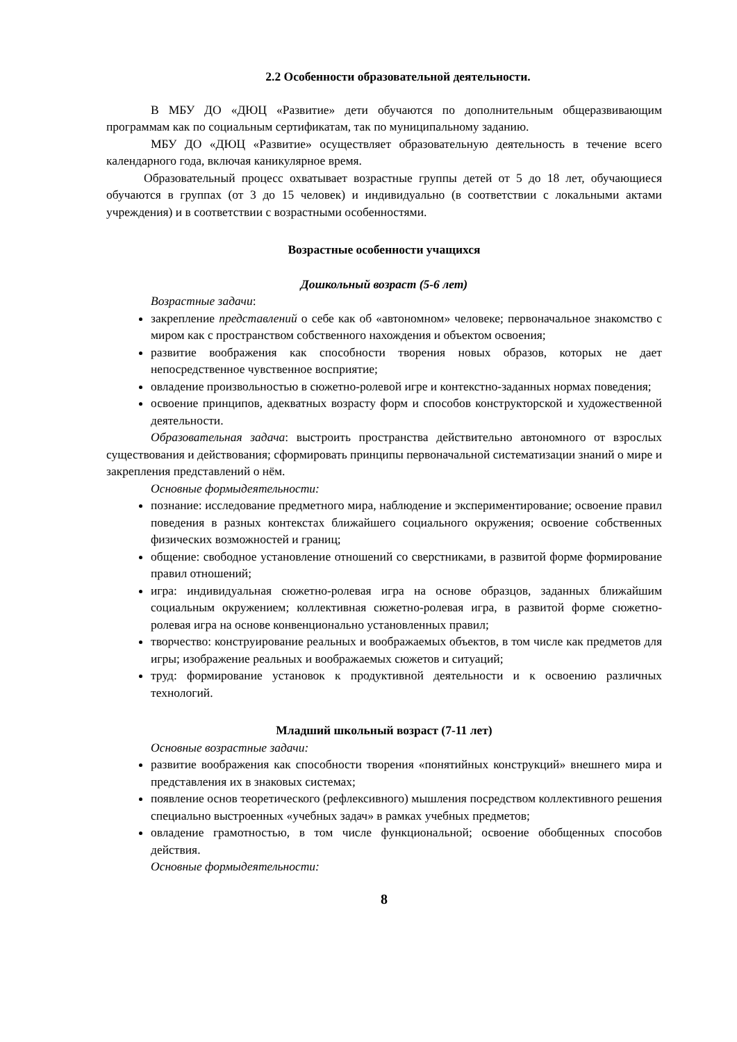2.2 Особенности образовательной деятельности.
В МБУ ДО «ДЮЦ «Развитие» дети обучаются по дополнительным общеразвивающим программам как по социальным сертификатам, так по муниципальному заданию.
МБУ ДО «ДЮЦ «Развитие» осуществляет образовательную деятельность в течение всего календарного года, включая каникулярное время.
Образовательный процесс охватывает возрастные группы детей от 5 до 18 лет, обучающиеся обучаются в группах (от 3 до 15 человек) и индивидуально (в соответствии с локальными актами учреждения) и в соответствии с возрастными особенностями.
Возрастные особенности учащихся
Дошкольный возраст (5-6 лет)
Возрастные задачи:
закрепление представлений о себе как об «автономном» человеке; первоначальное знакомство с миром как с пространством собственного нахождения и объектом освоения;
развитие воображения как способности творения новых образов, которых не дает непосредственное чувственное восприятие;
овладение произвольностью в сюжетно-ролевой игре и контекстно-заданных нормах поведения;
освоение принципов, адекватных возрасту форм и способов конструкторской и художественной деятельности.
Образовательная задача: выстроить пространства действительно автономного от взрослых существования и действования; сформировать принципы первоначальной систематизации знаний о мире и закрепления представлений о нём.
Основные формыдеятельности:
познание: исследование предметного мира, наблюдение и экспериментирование; освоение правил поведения в разных контекстах ближайшего социального окружения; освоение собственных физических возможностей и границ;
общение: свободное установление отношений со сверстниками, в развитой форме формирование правил отношений;
игра: индивидуальная сюжетно-ролевая игра на основе образцов, заданных ближайшим социальным окружением; коллективная сюжетно-ролевая игра, в развитой форме сюжетно-ролевая игра на основе конвенционально установленных правил;
творчество: конструирование реальных и воображаемых объектов, в том числе как предметов для игры; изображение реальных и воображаемых сюжетов и ситуаций;
труд: формирование установок к продуктивной деятельности и к освоению различных технологий.
Младший школьный возраст (7-11 лет)
Основные возрастные задачи:
развитие воображения как способности творения «понятийных конструкций» внешнего мира и представления их в знаковых системах;
появление основ теоретического (рефлексивного) мышления посредством коллективного решения специально выстроенных «учебных задач» в рамках учебных предметов;
овладение грамотностью, в том числе функциональной; освоение обобщенных способов действия.
Основные формыдеятельности:
8